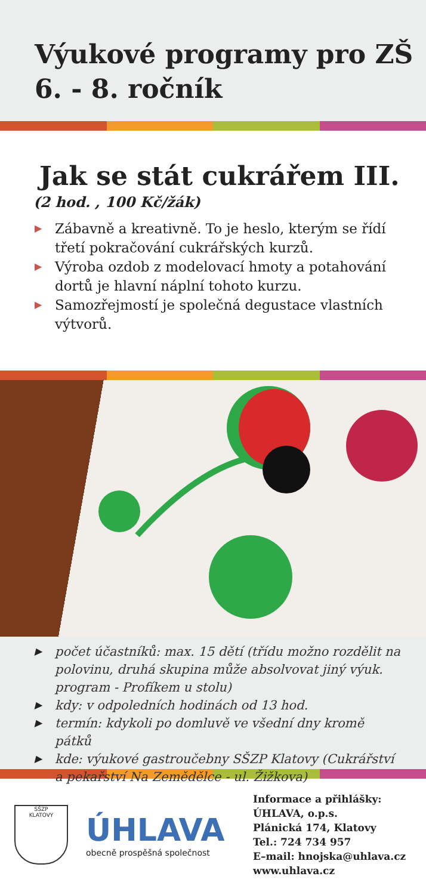Výukové programy pro ZŠ
6. - 8. ročník
Jak se stát cukrářem III.
(2 hod. , 100 Kč/žák)
▶ Zábavně a kreativně. To je heslo, kterým se řídí třetí pokračování cukrářských kurzů.
▶ Výroba ozdob z modelovací hmoty a potahování dortů je hlavní náplní tohoto kurzu.
▶ Samozřejmostí je společná degustace vlastních výtvorů.
▶ počet účastníků: max. 15 dětí (třídu možno rozdělit na polovinu, druhá skupina může absolvovat jiný výuk. program - Profíkem u stolu)
▶ kdy: v odpoledních hodinách od 13 hod.
▶ termín: kdykoli po domluvě ve všední dny kromě pátků
▶ kde: výukové gastroučebny SŠZP Klatovy (Cukrářství a pekařství Na Zemědělce - ul. Žižkova)
SŠZP
KLATOVY
ÚHLAVA
obecně prospěšná společnost
Informace a přihlášky:
ÚHLAVA, o.p.s.
Plánická 174, Klatovy
Tel.: 724 734 957
E–mail: hnojska@uhlava.cz
www.uhlava.cz